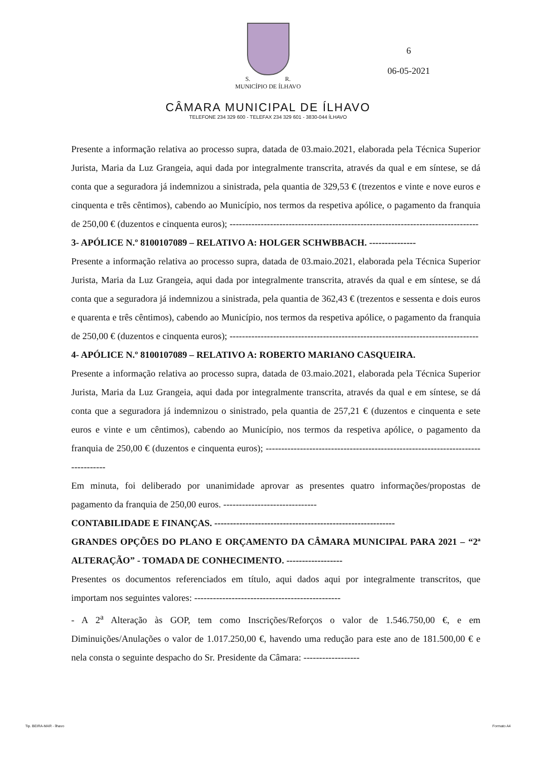S. R.
MUNICÍPIO DE ÍLHAVO
CÂMARA MUNICIPAL DE ÍLHAVO
TELEFONE 234 329 600 - TELEFAX 234 329 601 - 3830-044 ÍLHAVO
6
06-05-2021
Presente a informação relativa ao processo supra, datada de 03.maio.2021, elaborada pela Técnica Superior Jurista, Maria da Luz Grangeia, aqui dada por integralmente transcrita, através da qual e em síntese, se dá conta que a seguradora já indemnizou a sinistrada, pela quantia de 329,53 € (trezentos e vinte e nove euros e cinquenta e três cêntimos), cabendo ao Município, nos termos da respetiva apólice, o pagamento da franquia de 250,00 € (duzentos e cinquenta euros); --------------------------------------------------------------------------------
3- APÓLICE N.º 8100107089 – RELATIVO A: HOLGER SCHWBBACH. ---------------
Presente a informação relativa ao processo supra, datada de 03.maio.2021, elaborada pela Técnica Superior Jurista, Maria da Luz Grangeia, aqui dada por integralmente transcrita, através da qual e em síntese, se dá conta que a seguradora já indemnizou a sinistrada, pela quantia de 362,43 € (trezentos e sessenta e dois euros e quarenta e três cêntimos), cabendo ao Município, nos termos da respetiva apólice, o pagamento da franquia de 250,00 € (duzentos e cinquenta euros); --------------------------------------------------------------------------------
4- APÓLICE N.º 8100107089 – RELATIVO A: ROBERTO MARIANO CASQUEIRA.
Presente a informação relativa ao processo supra, datada de 03.maio.2021, elaborada pela Técnica Superior Jurista, Maria da Luz Grangeia, aqui dada por integralmente transcrita, através da qual e em síntese, se dá conta que a seguradora já indemnizou o sinistrado, pela quantia de 257,21 € (duzentos e cinquenta e sete euros e vinte e um cêntimos), cabendo ao Município, nos termos da respetiva apólice, o pagamento da franquia de 250,00 € (duzentos e cinquenta euros); --------------------------------------------------------------------------------
Em minuta, foi deliberado por unanimidade aprovar as presentes quatro informações/propostas de pagamento da franquia de 250,00 euros. ------------------------------
CONTABILIDADE E FINANÇAS. ----------------------------------------------------------
GRANDES OPÇÕES DO PLANO E ORÇAMENTO DA CÂMARA MUNICIPAL PARA 2021 – “2ª ALTERAÇÃO” - TOMADA DE CONHECIMENTO. ------------------
Presentes os documentos referenciados em título, aqui dados aqui por integralmente transcritos, que importam nos seguintes valores: -----------------------------------------------
- A 2<sup>a</sup> Alteração às GOP, tem como Inscrições/Reforços o valor de 1.546.750,00 €, e em Diminuições/Anulações o valor de 1.017.250,00 €, havendo uma redução para este ano de 181.500,00 € e nela consta o seguinte despacho do Sr. Presidente da Câmara: ------------------
Tip. BEIRA-MAR - Ílhavo Formato A4